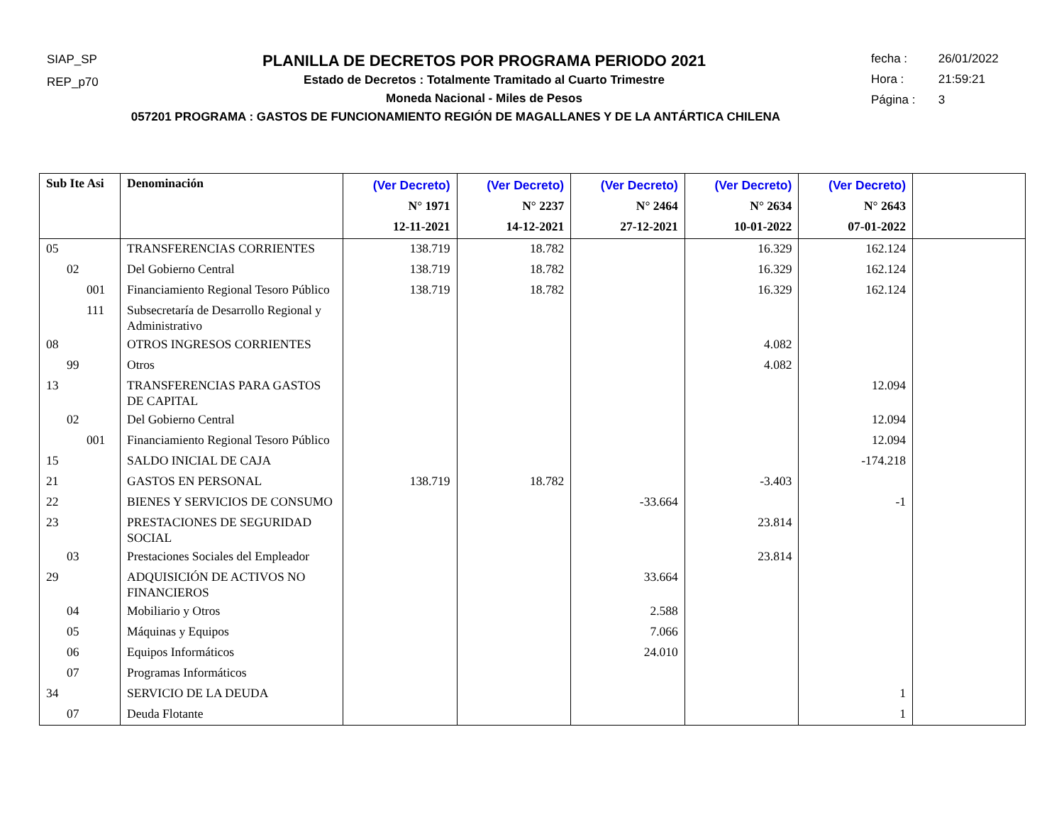SIAP_SP
REP_p70
PLANILLA DE DECRETOS POR PROGRAMA PERIODO 2021
Estado de Decretos : Totalmente Tramitado al Cuarto Trimestre
Moneda Nacional - Miles de Pesos
057201 PROGRAMA : GASTOS DE FUNCIONAMIENTO REGIÓN DE MAGALLANES Y DE LA ANTÁRTICA CHILENA
fecha : 26/01/2022
Hora : 21:59:21
Página : 3
| Sub Ite Asi | Denominación | (Ver Decreto) N° 1971 12-11-2021 | (Ver Decreto) N° 2237 14-12-2021 | (Ver Decreto) N° 2464 27-12-2021 | (Ver Decreto) N° 2634 10-01-2022 | (Ver Decreto) N° 2643 07-01-2022 | |
| --- | --- | --- | --- | --- | --- | --- | --- |
| 05 | TRANSFERENCIAS CORRIENTES | 138.719 | 18.782 | | 16.329 | 162.124 | |
| 02 | Del Gobierno Central | 138.719 | 18.782 | | 16.329 | 162.124 | |
| 001 | Financiamiento Regional Tesoro Público | 138.719 | 18.782 | | 16.329 | 162.124 | |
| 111 | Subsecretaría de Desarrollo Regional y Administrativo | | | | | | |
| 08 | OTROS INGRESOS CORRIENTES | | | | 4.082 | | |
| 99 | Otros | | | | 4.082 | | |
| 13 | TRANSFERENCIAS PARA GASTOS DE CAPITAL | | | | | 12.094 | |
| 02 | Del Gobierno Central | | | | | 12.094 | |
| 001 | Financiamiento Regional Tesoro Público | | | | | 12.094 | |
| 15 | SALDO INICIAL DE CAJA | | | | | -174.218 | |
| 21 | GASTOS EN PERSONAL | 138.719 | 18.782 | | -3.403 | | |
| 22 | BIENES Y SERVICIOS DE CONSUMO | | | -33.664 | | -1 | |
| 23 | PRESTACIONES DE SEGURIDAD SOCIAL | | | | 23.814 | | |
| 03 | Prestaciones Sociales del Empleador | | | | 23.814 | | |
| 29 | ADQUISICIÓN DE ACTIVOS NO FINANCIEROS | | | 33.664 | | | |
| 04 | Mobiliario y Otros | | | 2.588 | | | |
| 05 | Máquinas y Equipos | | | 7.066 | | | |
| 06 | Equipos Informáticos | | | 24.010 | | | |
| 07 | Programas Informáticos | | | | | | |
| 34 | SERVICIO DE LA DEUDA | | | | | 1 | |
| 07 | Deuda Flotante | | | | | 1 | |